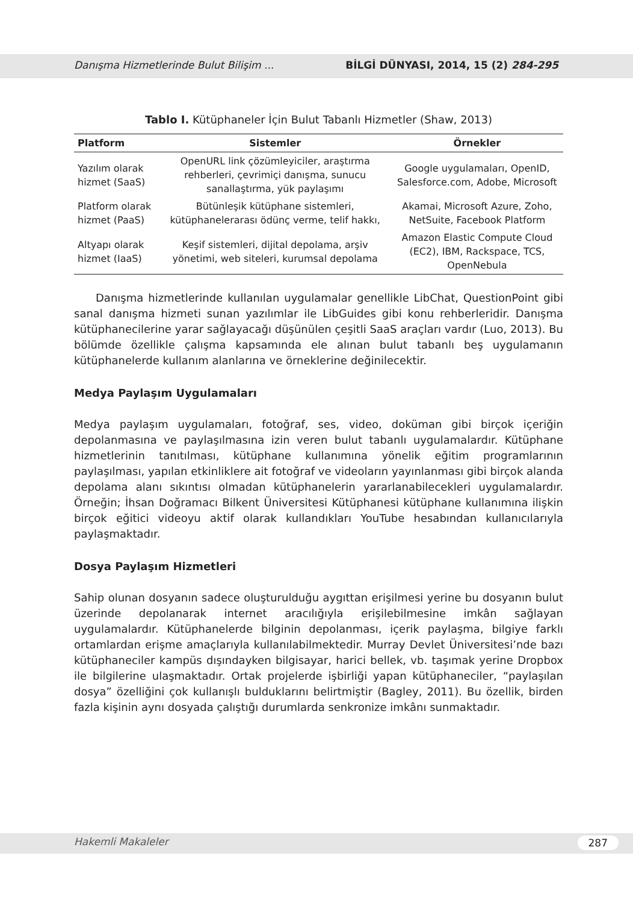Danışma Hizmetlerinde Bulut Bilişim ... BİLGİ DÜNYASI, 2014, 15 (2) 284-295
Tablo I. Kütüphaneler İçin Bulut Tabanlı Hizmetler (Shaw, 2013)
| Platform | Sistemler | Örnekler |
| --- | --- | --- |
| Yazılım olarak hizmet (SaaS) | OpenURL link çözümleyiciler, araştırma rehberleri, çevrimiçi danışma, sunucu sanallaştırma, yük paylaşımı | Google uygulamaları, OpenID, Salesforce.com, Adobe, Microsoft |
| Platform olarak hizmet (PaaS) | Bütünleşik kütüphane sistemleri, kütüphanelerarası ödünç verme, telif hakkı, | Akamai, Microsoft Azure, Zoho, NetSuite, Facebook Platform |
| Altyapı olarak hizmet (IaaS) | Keşif sistemleri, dijital depolama, arşiv yönetimi, web siteleri, kurumsal depolama | Amazon Elastic Compute Cloud (EC2), IBM, Rackspace, TCS, OpenNebula |
Danışma hizmetlerinde kullanılan uygulamalar genellikle LibChat, QuestionPoint gibi sanal danışma hizmeti sunan yazılımlar ile LibGuides gibi konu rehberleridir. Danışma kütüphanecilerine yarar sağlayacağı düşünülen çeşitli SaaS araçları vardır (Luo, 2013). Bu bölümde özellikle çalışma kapsamında ele alınan bulut tabanlı beş uygulamanın kütüphanelerde kullanım alanlarına ve örneklerine değinilecektir.
Medya Paylaşım Uygulamaları
Medya paylaşım uygulamaları, fotoğraf, ses, video, doküman gibi birçok içeriğin depolanmasına ve paylaşılmasına izin veren bulut tabanlı uygulamalardır. Kütüphane hizmetlerinin tanıtılması, kütüphane kullanımına yönelik eğitim programlarının paylaşılması, yapılan etkinliklere ait fotoğraf ve videoların yayınlanması gibi birçok alanda depolama alanı sıkıntısı olmadan kütüphanelerin yararlanabilecekleri uygulamalardır. Örneğin; İhsan Doğramacı Bilkent Üniversitesi Kütüphanesi kütüphane kullanımına ilişkin birçok eğitici videoyu aktif olarak kullandıkları YouTube hesabından kullanıcılarıyla paylaşmaktadır.
Dosya Paylaşım Hizmetleri
Sahip olunan dosyanın sadece oluşturulduğu aygıttan erişilmesi yerine bu dosyanın bulut üzerinde depolanarak internet aracılığıyla erişilebilmesine imkân sağlayan uygulamalardır. Kütüphanelerde bilginin depolanması, içerik paylaşma, bilgiye farklı ortamlardan erişme amaçlarıyla kullanılabilmektedir. Murray Devlet Üniversitesi’nde bazı kütüphaneciler kampüs dışındayken bilgisayar, harici bellek, vb. taşımak yerine Dropbox ile bilgilerine ulaşmaktadır. Ortak projelerde işbirliği yapan kütüphaneciler, “paylaşılan dosya” özelliğini çok kullanışlı bulduklarını belirtmiştir (Bagley, 2011). Bu özellik, birden fazla kişinin aynı dosyada çalıştığı durumlarda senkronize imkânı sunmaktadır.
Hakemli Makaleler 287